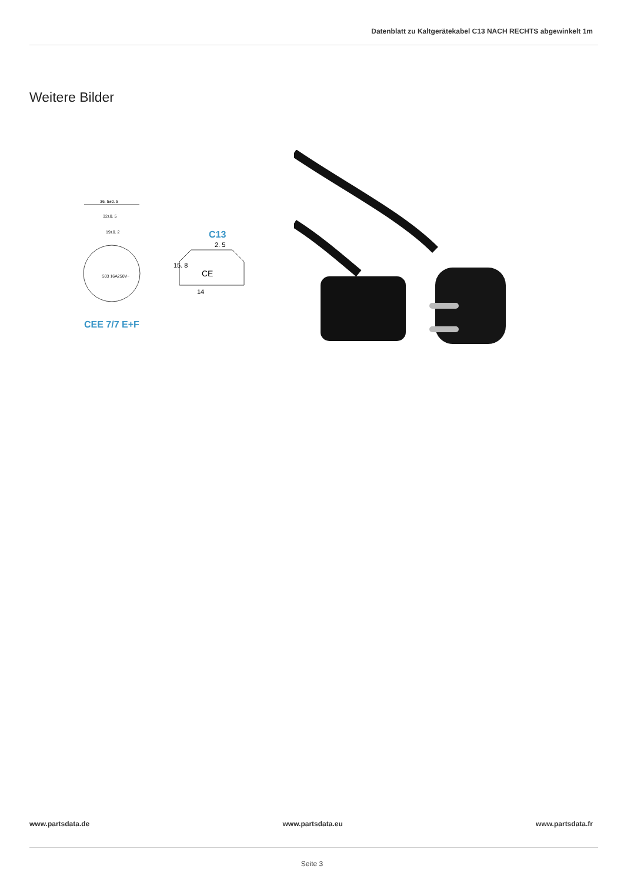Datenblatt zu Kaltgerätekabel C13 NACH RECHTS abgewinkelt 1m
Weitere Bilder
36. 5±0. 5
32±0. 5
19±0. 2
S03 16A250V~
CE
14
2. 5
15. 8
C13
CEE 7/7 E+F
www.partsdata.de www.partsdata.eu www.partsdata.fr
Seite 3